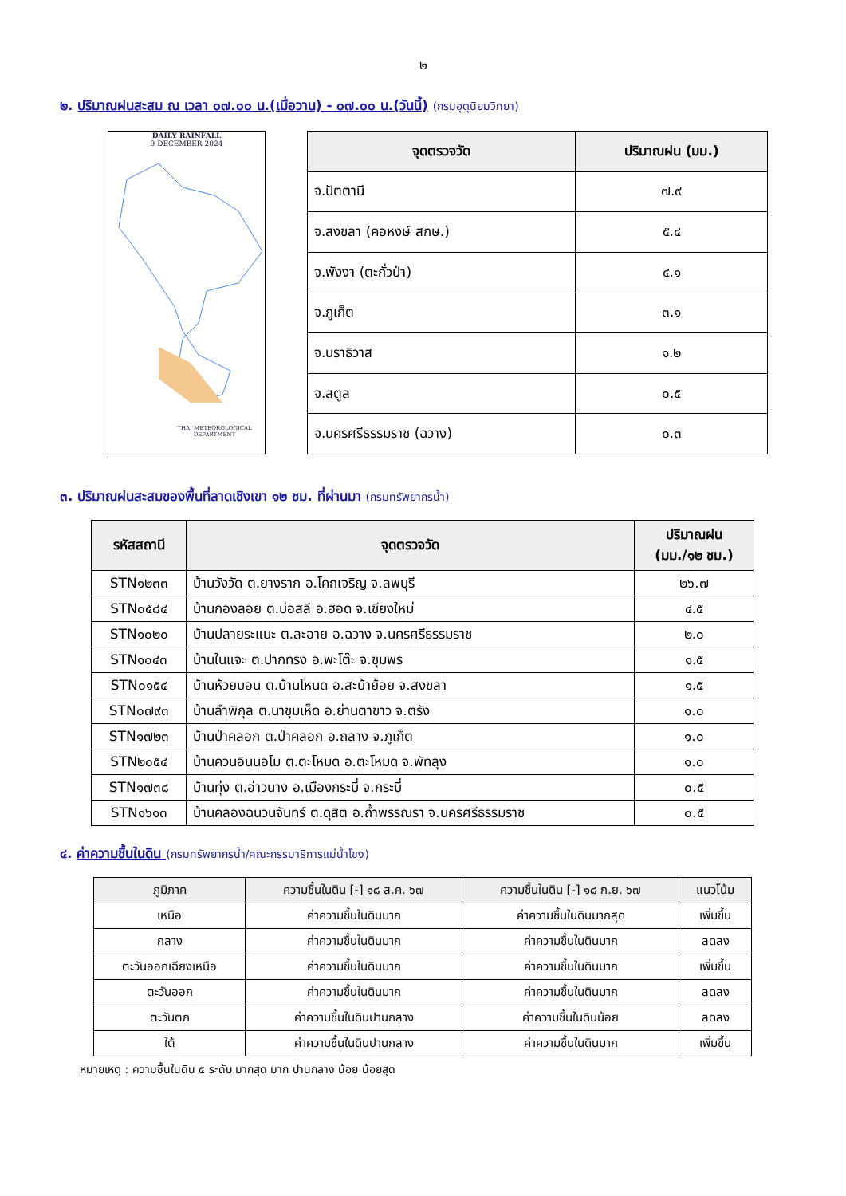๒
๒. ปริมาณฝนสะสม ณ เวลา ๐๗.๐๐ น.(เมื่อวาน) - ๐๗.๐๐ น.(วันนี้) (กรมอุตุนิยมวิทยา)
DAILY RAINFALL
9 DECEMBER 2024
THAI METEOROLOGICAL DEPARTMENT
| จุดตรวจวัด | ปริมาณฝน (มม.) |
| --- | --- |
| จ.ปัตตานี | ๗.๙ |
| จ.สงขลา (คอหงษ์ สกษ.) | ๕.๔ |
| จ.พังงา (ตะกั่วป่า) | ๔.๑ |
| จ.ภูเก็ต | ๓.๑ |
| จ.นราธิวาส | ๑.๒ |
| จ.สตูล | ๐.๕ |
| จ.นครศรีธรรมราช (ฉวาง) | ๐.๓ |
๓. ปริมาณฝนสะสมของพื้นที่ลาดเชิงเขา ๑๒ ชม. ที่ผ่านมา (กรมทรัพยากรน้ำ)
| รหัสสถานี | จุดตรวจวัด | ปริมาณฝน (มม./๑๒ ชม.) |
| --- | --- | --- |
| STN๑๒๓๓ | บ้านวังวัด ต.ยางราก อ.โคกเจริญ จ.ลพบุรี | ๒๖.๗ |
| STN๐๕๘๔ | บ้านกองลอย ต.บ่อสลี อ.ฮอด จ.เชียงใหม่ | ๔.๕ |
| STN๑๐๒๐ | บ้านปลายระแนะ ต.ละอาย อ.ฉวาง จ.นครศรีธรรมราช | ๒.๐ |
| STN๑๐๔๓ | บ้านในแจะ ต.ปากทรง อ.พะโต๊ะ จ.ชุมพร | ๑.๕ |
| STN๐๑๕๔ | บ้านห้วยบอน ต.บ้านโหนด อ.สะบ้าย้อย จ.สงขลา | ๑.๕ |
| STN๐๗๙๓ | บ้านลำพิกุล ต.นาชุมเห็ด อ.ย่านตาขาว จ.ตรัง | ๑.๐ |
| STN๑๗๒๓ | บ้านป่าคลอก ต.ป่าคลอก อ.ถลาง จ.ภูเก็ต | ๑.๐ |
| STN๒๐๕๔ | บ้านควนอินนอโม ต.ตะโหมด อ.ตะโหมด จ.พัทลุง | ๑.๐ |
| STN๑๗๓๘ | บ้านทุ่ง ต.อ่าวนาง อ.เมืองกระบี่ จ.กระบี่ | ๐.๕ |
| STN๑๖๑๓ | บ้านคลองฉนวนจันทร์ ต.ดุสิต อ.ถ้ำพรรณรา จ.นครศรีธรรมราช | ๐.๕ |
๔. ค่าความชื้นในดิน (กรมทรัพยากรน้ำ/คณะกรรมาธิการแม่น้ำโขง)
| ภูมิภาค | ความชื้นในดิน [-] ๑๘ ส.ค. ๖๗ | ความชื้นในดิน [-] ๑๘ ก.ย. ๖๗ | แนวโน้ม |
| --- | --- | --- | --- |
| เหนือ | ค่าความชื้นในดินมาก | ค่าความชื้นในดินมากสุด | เพิ่มขึ้น |
| กลาง | ค่าความชื้นในดินมาก | ค่าความชื้นในดินมาก | ลดลง |
| ตะวันออกเฉียงเหนือ | ค่าความชื้นในดินมาก | ค่าความชื้นในดินมาก | เพิ่มขึ้น |
| ตะวันออก | ค่าความชื้นในดินมาก | ค่าความชื้นในดินมาก | ลดลง |
| ตะวันตก | ค่าความชื้นในดินปานกลาง | ค่าความชื้นในดินน้อย | ลดลง |
| ใต้ | ค่าความชื้นในดินปานกลาง | ค่าความชื้นในดินมาก | เพิ่มขึ้น |
หมายเหตุ : ความชื้นในดิน ๕ ระดับ มากสุด มาก ปานกลาง น้อย น้อยสุด